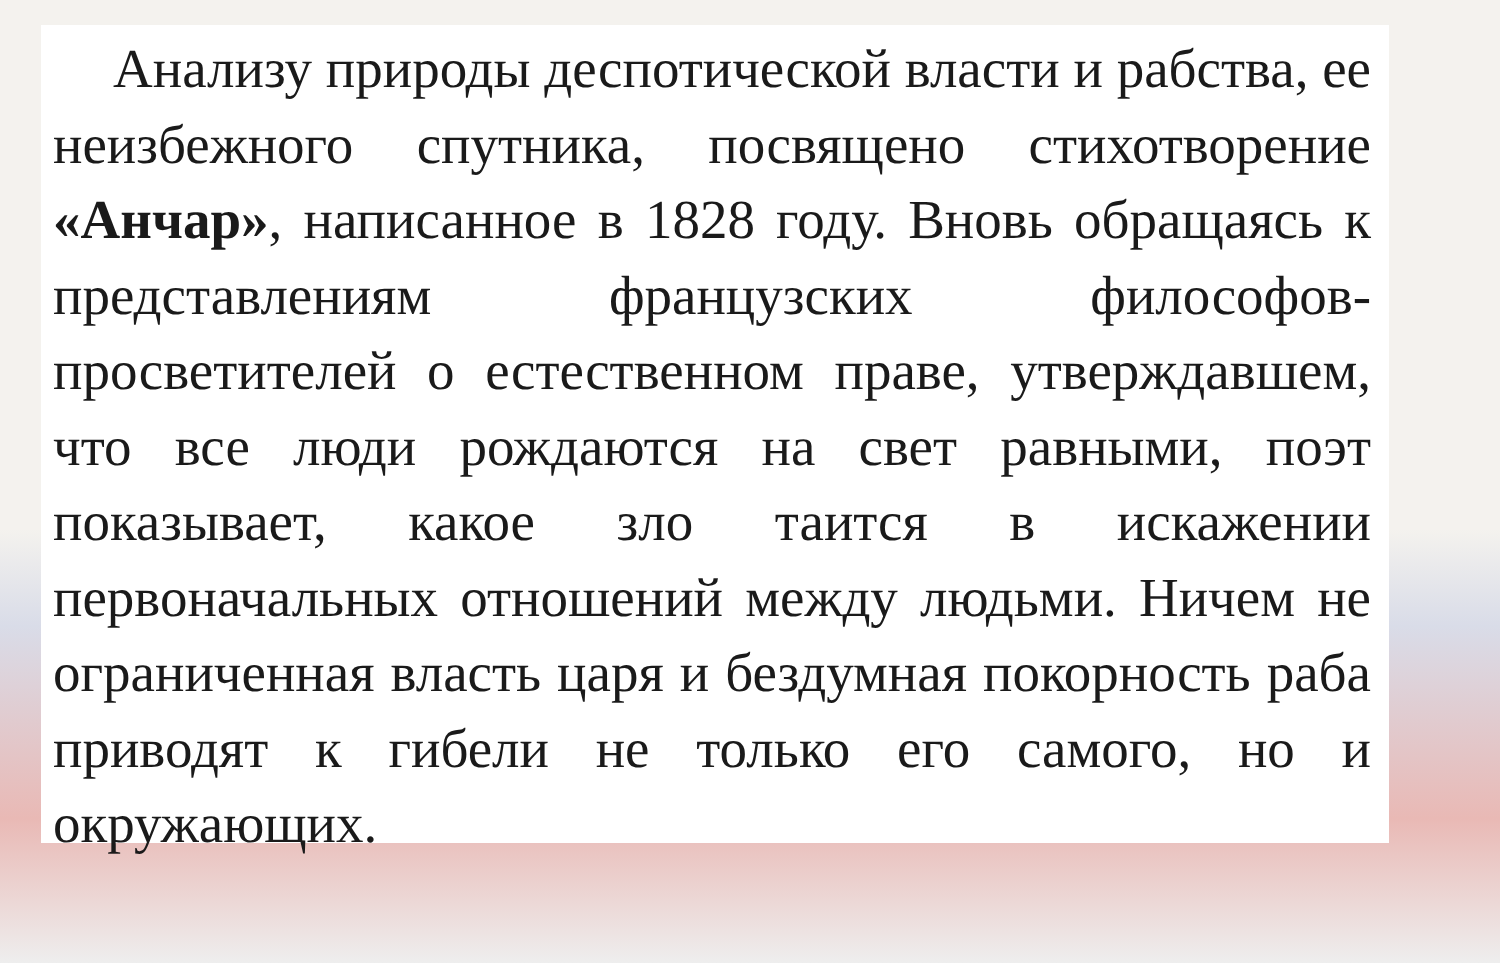Анализу природы деспотической власти и рабства, ее неизбежного спутника, посвящено стихотворение «Анчар», написанное в 1828 году. Вновь обращаясь к представлениям французских философов-просветителей о естественном праве, утверждавшем, что все люди рождаются на свет равными, поэт показывает, какое зло таится в искажении первоначальных отношений между людьми. Ничем не ограниченная власть царя и бездумная покорность раба приводят к гибели не только его самого, но и окружающих.